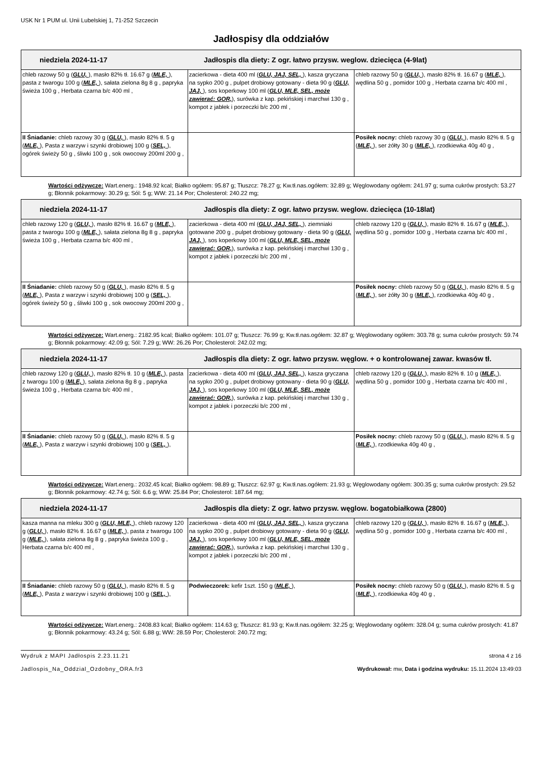USK Nr 1 PUM ul. Unii Lubelskiej 1, 71-252 Szczecin
Jadłospisy dla oddziałów
| niedziela 2024-11-17 Jadłospis dla diety: Z ogr. łatwo przysw. weglow. dziecięca (4-9lat) | | |
| --- | --- | --- |
| chleb razowy 50 g ( GLU, ), masło 82% tł. 16.67 g ( MLE, ), pasta z twarogu 100 g ( MLE, ), sałata zielona 8g 8 g , papryka świeża 100 g , Herbata czarna b/c 400 ml , | zacierkowa - dieta 400 ml ( GLU, JAJ, SEL, ), kasza gryczana na sypko 200 g , pulpet drobiowy gotowany - dieta 90 g ( GLU, JAJ, ), sos koperkowy 100 ml ( GLU, MLE, SEL, może zawierać: GOR, ), surówka z kap. pekińskiej i marchwi 130 g , kompot z jabłek i porzeczki b/c 200 ml , | chleb razowy 50 g ( GLU, ), masło 82% tł. 16.67 g ( MLE, ), wędlina 50 g , pomidor 100 g , Herbata czarna b/c 400 ml , |
| II Śniadanie: chleb razowy 30 g ( GLU, ), masło 82% tł. 5 g ( MLE, ), Pasta z warzyw i szynki drobiowej 100 g ( SEL, ), ogórek świeży 50 g , śliwki 100 g , sok owocowy 200ml 200 g , | | Posiłek nocny: chleb razowy 30 g ( GLU, ), masło 82% tł. 5 g ( MLE, ), ser żółty 30 g ( MLE, ), rzodkiewka 40g 40 g , |
Wartości odżywcze: Wart.energ.: 1948.92 kcal; Białko ogółem: 95.87 g; Tłuszcz: 78.27 g; Kw.tł.nas.ogółem: 32.89 g; Węglowodany ogółem: 241.97 g; suma cukrów prostych: 53.27 g; Błonnik pokarmowy: 30.29 g; Sól: 5 g; WW: 21.14 Por; Cholesterol: 240.22 mg;
| niedziela 2024-11-17 Jadłospis dla diety: Z ogr. łatwo przysw. weglow. dziecięca (10-18lat) | | |
| --- | --- | --- |
| chleb razowy 120 g ( GLU, ), masło 82% tł. 16.67 g ( MLE, ), pasta z twarogu 100 g ( MLE, ), sałata zielona 8g 8 g , papryka świeża 100 g , Herbata czarna b/c 400 ml , | zacierkowa - dieta 400 ml ( GLU, JAJ, SEL, ), ziemniaki gotowane 200 g , pulpet drobiowy gotowany - dieta 90 g ( GLU, JAJ, ), sos koperkowy 100 ml ( GLU, MLE, SEL, może zawierać: GOR, ), surówka z kap. pekińskiej i marchwi 130 g , kompot z jabłek i porzeczki b/c 200 ml , | chleb razowy 120 g ( GLU, ), masło 82% tł. 16.67 g ( MLE, ), wędlina 50 g , pomidor 100 g , Herbata czarna b/c 400 ml , |
| II Śniadanie: chleb razowy 50 g ( GLU, ), masło 82% tł. 5 g ( MLE, ), Pasta z warzyw i szynki drobiowej 100 g ( SEL, ), ogórek świeży 50 g , śliwki 100 g , sok owocowy 200ml 200 g , | | Posiłek nocny: chleb razowy 50 g ( GLU, ), masło 82% tł. 5 g ( MLE, ), ser żółty 30 g ( MLE, ), rzodkiewka 40g 40 g , |
Wartości odżywcze: Wart.energ.: 2182.95 kcal; Białko ogółem: 101.07 g; Tłuszcz: 76.99 g; Kw.tł.nas.ogółem: 32.87 g; Węglowodany ogółem: 303.78 g; suma cukrów prostych: 59.74 g; Błonnik pokarmowy: 42.09 g; Sól: 7.29 g; WW: 26.26 Por; Cholesterol: 242.02 mg;
| niedziela 2024-11-17 Jadłospis dla diety: Z ogr. łatwo przysw. węglow. + o kontrolowanej zawar. kwasów tł. | | |
| --- | --- | --- |
| chleb razowy 120 g ( GLU, ), masło 82% tł. 10 g ( MLE, ), pasta z twarogu 100 g ( MLE, ), sałata zielona 8g 8 g , papryka świeża 100 g , Herbata czarna b/c 400 ml , | zacierkowa - dieta 400 ml ( GLU, JAJ, SEL, ), kasza gryczana na sypko 200 g , pulpet drobiowy gotowany - dieta 90 g ( GLU, JAJ, ), sos koperkowy 100 ml ( GLU, MLE, SEL, może zawierać: GOR, ), surówka z kap. pekińskiej i marchwi 130 g , kompot z jabłek i porzeczki b/c 200 ml , | chleb razowy 120 g ( GLU, ), masło 82% tł. 10 g ( MLE, ), wędlina 50 g , pomidor 100 g , Herbata czarna b/c 400 ml , |
| II Śniadanie: chleb razowy 50 g ( GLU, ), masło 82% tł. 5 g ( MLE, ), Pasta z warzyw i szynki drobiowej 100 g ( SEL, ), | | Posiłek nocny: chleb razowy 50 g ( GLU, ), masło 82% tł. 5 g ( MLE, ), rzodkiewka 40g 40 g , |
Wartości odżywcze: Wart.energ.: 2032.45 kcal; Białko ogółem: 98.89 g; Tłuszcz: 62.97 g; Kw.tł.nas.ogółem: 21.93 g; Węglowodany ogółem: 300.35 g; suma cukrów prostych: 29.52 g; Błonnik pokarmowy: 42.74 g; Sól: 6.6 g; WW: 25.84 Por; Cholesterol: 187.64 mg;
| niedziela 2024-11-17 Jadłospis dla diety: Z ogr. łatwo przysw. węglow. bogatobiałkowa (2800) | | |
| --- | --- | --- |
| kasza manna na mleku 300 g ( GLU, MLE, ), chleb razowy 120 g ( GLU, ), masło 82% tł. 16.67 g ( MLE, ), pasta z twarogu 100 g ( MLE, ), sałata zielona 8g 8 g , papryka świeża 100 g , Herbata czarna b/c 400 ml , | zacierkowa - dieta 400 ml ( GLU, JAJ, SEL, ), kasza gryczana na sypko 200 g , pulpet drobiowy gotowany - dieta 90 g ( GLU, JAJ, ), sos koperkowy 100 ml ( GLU, MLE, SEL, może zawierać: GOR, ), surówka z kap. pekińskiej i marchwi 130 g , kompot z jabłek i porzeczki b/c 200 ml , | chleb razowy 120 g ( GLU, ), masło 82% tł. 16.67 g ( MLE, ), wędlina 50 g , pomidor 100 g , Herbata czarna b/c 400 ml , |
| II Śniadanie: chleb razowy 50 g ( GLU, ), masło 82% tł. 5 g ( MLE, ), Pasta z warzyw i szynki drobiowej 100 g ( SEL, ), | Podwieczorek: kefir 1szt. 150 g ( MLE, ), | Posiłek nocny: chleb razowy 50 g ( GLU, ), masło 82% tł. 5 g ( MLE, ), rzodkiewka 40g 40 g , |
Wartości odżywcze: Wart.energ.: 2408.83 kcal; Białko ogółem: 114.63 g; Tłuszcz: 81.93 g; Kw.tł.nas.ogółem: 32.25 g; Węglowodany ogółem: 328.04 g; suma cukrów prostych: 41.87 g; Błonnik pokarmowy: 43.24 g; Sól: 6.88 g; WW: 28.59 Por; Cholesterol: 240.72 mg;
Wydruk z MAPI Jadłospis 2.23.11.21 strona 4 z 16
Jadlospis_Na_Oddzial_Ozdobny_ORA.fr3 Wydrukował: mw, Data i godzina wydruku: 15.11.2024 13:49:03